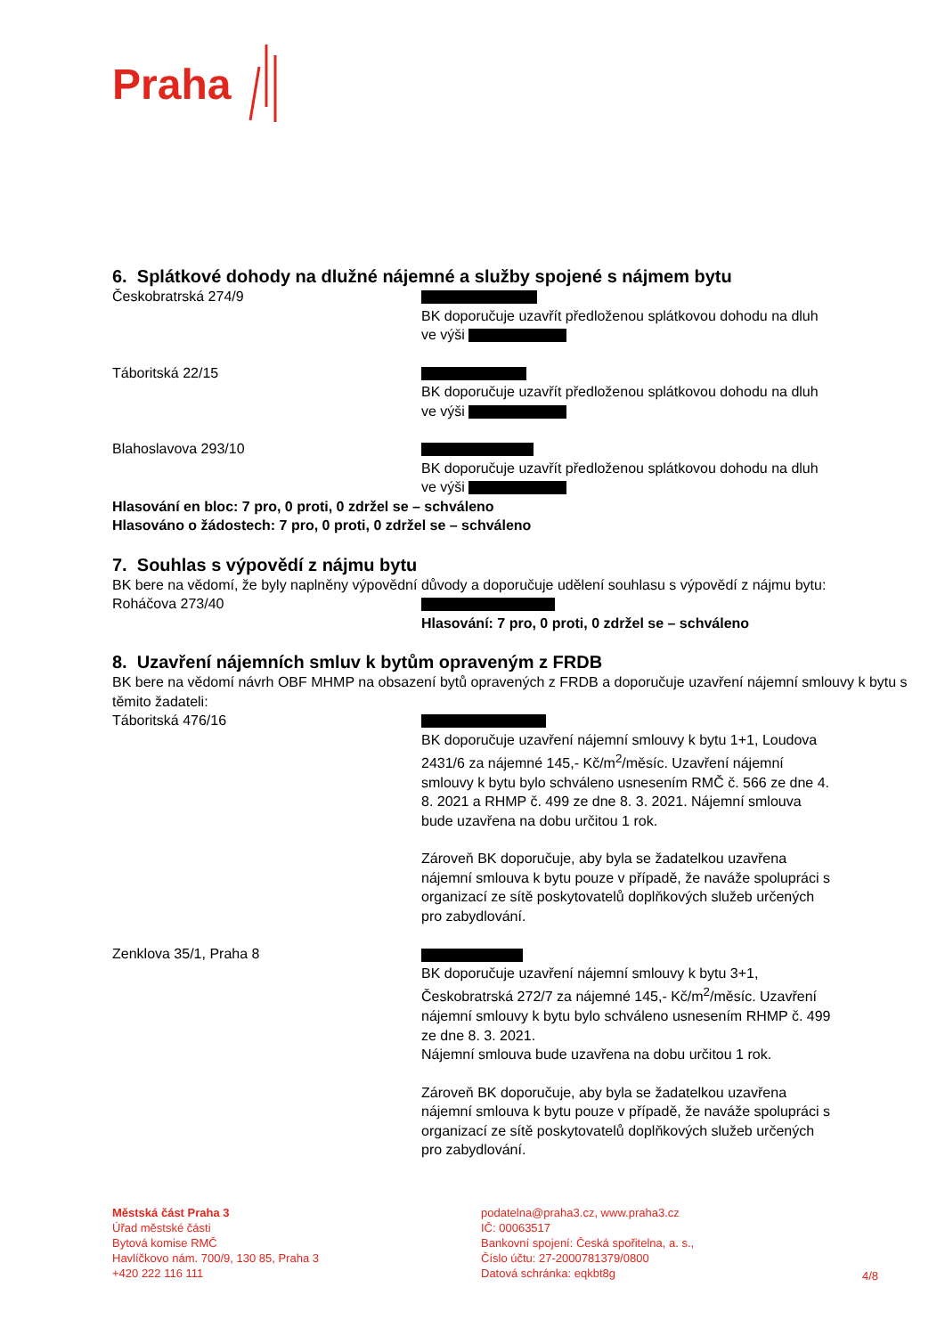Praha
6. Splátkové dohody na dlužné nájemné a služby spojené s nájmem bytu
Českobratrská 274/9
BK doporučuje uzavřít předloženou splátkovou dohodu na dluh ve výši
Táboritská 22/15
BK doporučuje uzavřít předloženou splátkovou dohodu na dluh ve výši
Blahoslavova 293/10
BK doporučuje uzavřít předloženou splátkovou dohodu na dluh ve výši
Hlasování en bloc: 7 pro, 0 proti, 0 zdržel se – schváleno
Hlasováno o žádostech: 7 pro, 0 proti, 0 zdržel se – schváleno
7. Souhlas s výpovědí z nájmu bytu
BK bere na vědomí, že byly naplněny výpovědní důvody a doporučuje udělení souhlasu s výpovědí z nájmu bytu:
Roháčova 273/40
Hlasování: 7 pro, 0 proti, 0 zdržel se – schváleno
8. Uzavření nájemních smluv k bytům opraveným z FRDB
BK bere na vědomí návrh OBF MHMP na obsazení bytů opravených z FRDB a doporučuje uzavření nájemní smlouvy k bytu s těmito žadateli:
Táboritská 476/16
BK doporučuje uzavření nájemní smlouvy k bytu 1+1, Loudova 2431/6 za nájemné 145,- Kč/m<sup>2</sup>/měsíc. Uzavření nájemní smlouvy k bytu bylo schváleno usnesením RMČ č. 566 ze dne 4. 8. 2021 a RHMP č. 499 ze dne 8. 3. 2021. Nájemní smlouva bude uzavřena na dobu určitou 1 rok.
Zároveň BK doporučuje, aby byla se žadatelkou uzavřena nájemní smlouva k bytu pouze v případě, že naváže spolupráci s organizací ze sítě poskytovatelů doplňkových služeb určených pro zabydlování.
Zenklova 35/1, Praha 8
BK doporučuje uzavření nájemní smlouvy k bytu 3+1, Českobratrská 272/7 za nájemné 145,- Kč/m<sup>2</sup>/měsíc. Uzavření nájemní smlouvy k bytu bylo schváleno usnesením RHMP č. 499 ze dne 8. 3. 2021.
Nájemní smlouva bude uzavřena na dobu určitou 1 rok.
Zároveň BK doporučuje, aby byla se žadatelkou uzavřena nájemní smlouva k bytu pouze v případě, že naváže spolupráci s organizací ze sítě poskytovatelů doplňkových služeb určených pro zabydlování.
Městská část Praha 3
Úřad městské části
Bytová komise RMČ
Havlíčkovo nám. 700/9, 130 85, Praha 3
+420 222 116 111
podatelna@praha3.cz, www.praha3.cz
IČ: 00063517
Bankovní spojení: Česká spořitelna, a. s.,
Číslo účtu: 27-2000781379/0800
Datová schránka: eqkbt8g
4/8